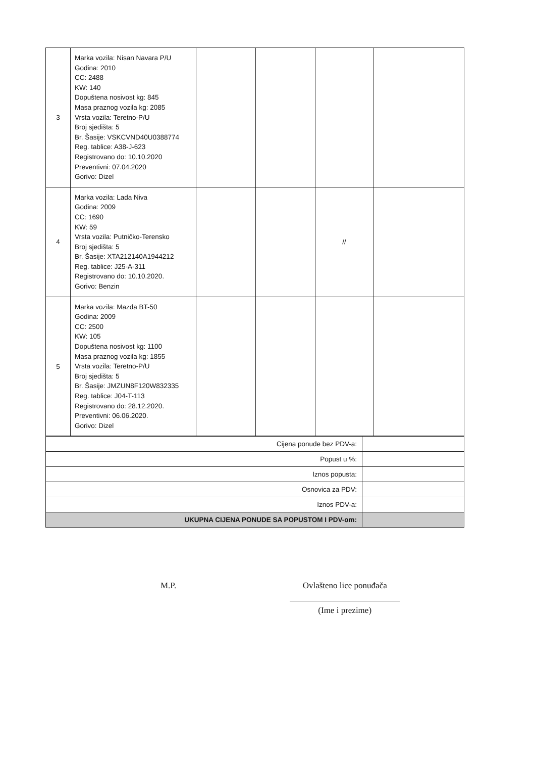| 3 | Marka vozila: Nisan Navara P/U Godina: 2010 CC: 2488 KW: 140 Dopuštena nosivost kg: 845 Masa praznog vozila kg: 2085 Vrsta vozila: Teretno-P/U Broj sjedišta: 5 Br. Šasije: VSKCVND40U0388774 Reg. tablice: A38-J-623 Registrovano do: 10.10.2020 Preventivni: 07.04.2020 Gorivo: Dizel | | | | |
| 4 | Marka vozila: Lada Niva Godina: 2009 CC: 1690 KW: 59 Vrsta vozila: Putničko-Terensko Broj sjedišta: 5 Br. Šasije: XTA212140A1944212 Reg. tablice: J25-A-311 Registrovano do: 10.10.2020. Gorivo: Benzin | | | // | |
| 5 | Marka vozila: Mazda BT-50 Godina: 2009 CC: 2500 KW: 105 Dopuštena nosivost kg: 1100 Masa praznog vozila kg: 1855 Vrsta vozila: Teretno-P/U Broj sjedišta: 5 Br. Šasije: JMZUN8F120W832335 Reg. tablice: J04-T-113 Registrovano do: 28.12.2020. Preventivni: 06.06.2020. Gorivo: Dizel | | | | |
| Cijena ponude bez PDV-a: | |
| Popust u %: | |
| Iznos popusta: | |
| Osnovica za PDV: | |
| Iznos PDV-a: | |
| UKUPNA CIJENA PONUDE SA POPUSTOM I PDV-om: | |
M.P. Ovlašteno lice ponuđača
(Ime i prezime)